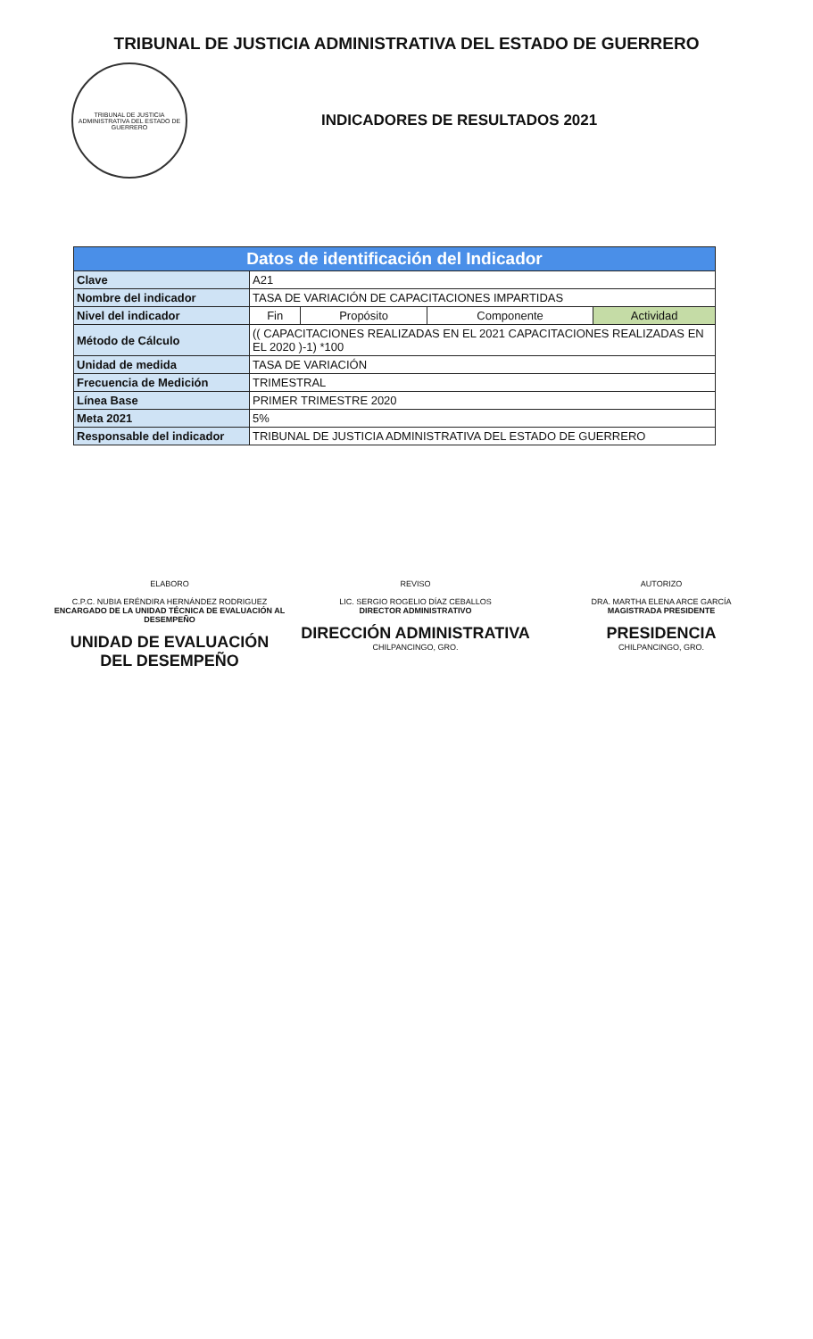TRIBUNAL DE JUSTICIA ADMINISTRATIVA DEL ESTADO DE GUERRERO
TRIBUNAL DE JUSTICIA ADMINISTRATIVA DEL ESTADO DE GUERRERO
INDICADORES DE RESULTADOS 2021
| Datos de identificación del Indicador | | | | |
| --- | --- | --- | --- | --- |
| Clave | A21 | | | |
| Nombre del indicador | TASA DE VARIACIÓN DE CAPACITACIONES IMPARTIDAS | | | |
| Nivel del indicador | Fin | Propósito | Componente | Actividad |
| Método de Cálculo | (( CAPACITACIONES REALIZADAS EN EL 2021 CAPACITACIONES REALIZADAS EN EL 2020 )-1) *100 | | | |
| Unidad de medida | TASA DE VARIACIÓN | | | |
| Frecuencia de Medición | TRIMESTRAL | | | |
| Línea Base | PRIMER TRIMESTRE 2020 | | | |
| Meta 2021 | 5% | | | |
| Responsable del indicador | TRIBUNAL DE JUSTICIA ADMINISTRATIVA DEL ESTADO DE GUERRERO | | | |
ELABORO
C.P.C. NUBIA ERÉNDIRA HERNÁNDEZ RODRIGUEZ
ENCARGADO DE LA UNIDAD TÉCNICA DE EVALUACIÓN AL DESEMPEÑO
UNIDAD DE EVALUACIÓN DEL DESEMPEÑO
REVISO
LIC. SERGIO ROGELIO DÍAZ CEBALLOS
DIRECTOR ADMINISTRATIVO
DIRECCIÓN ADMINISTRATIVA
CHILPANCINGO, GRO.
AUTORIZO
DRA. MARTHA ELENA ARCE GARCÍA
MAGISTRADA PRESIDENTE
PRESIDENCIA
CHILPANCINGO, GRO.